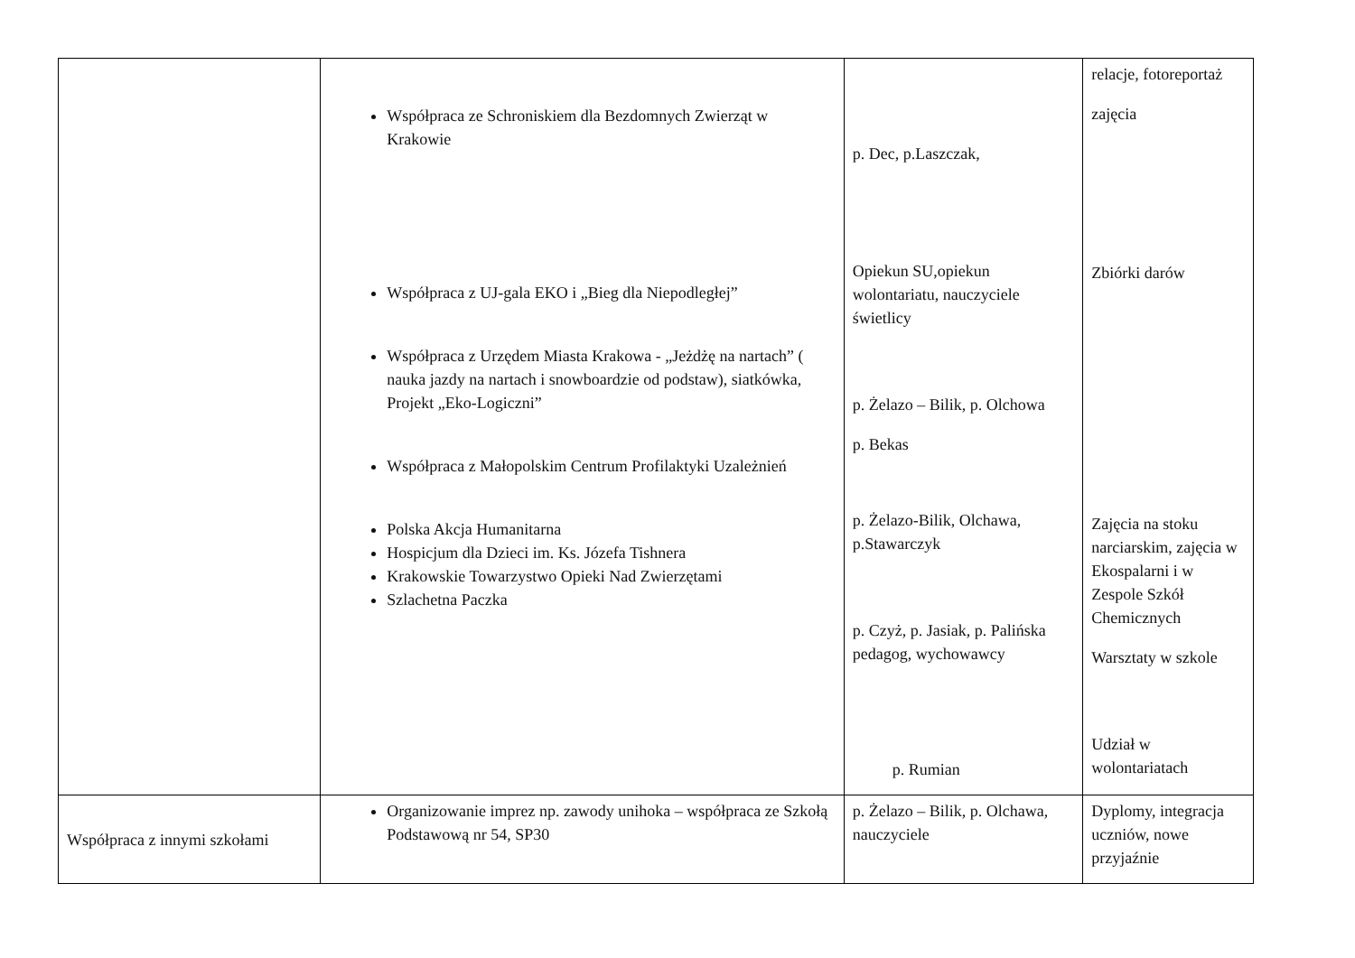| | Współpraca ze Schroniskiem dla Bezdomnych Zwierząt w Krakowie Współpraca z UJ-gala EKO i „Bieg dla Niepodległej” Współpraca z Urzędem Miasta Krakowa - „Jeżdżę na nartach” ( nauka jazdy na nartach i snowboardzie od podstaw), siatkówka, Projekt „Eko-Logiczni” Współpraca z Małopolskim Centrum Profilaktyki Uzależnień Polska Akcja Humanitarna Hospicjum dla Dzieci im. Ks. Józefa Tishnera Krakowskie Towarzystwo Opieki Nad Zwierzętami Szlachetna Paczka | p. Dec, p.Laszczak, Opiekun SU,opiekun wolontariatu, nauczyciele świetlicy p. Żelazo – Bilik, p. Olchowa p. Bekas p. Żelazo-Bilik, Olchawa, p.Stawarczyk p. Czyż, p. Jasiak, p. Palińska pedagog, wychowawcy p. Rumian | relacje, fotoreportaż zajęcia Zbiórki darów Zajęcia na stoku narciarskim, zajęcia w Ekospalarni i w Zespole Szkół Chemicznych Warsztaty w szkole Udział w wolontariatach |
| Współpraca z innymi szkołami | Organizowanie imprez np. zawody unihoka – współpraca ze Szkołą Podstawową nr 54, SP30 | p. Żelazo – Bilik, p. Olchawa, nauczyciele | Dyplomy, integracja uczniów, nowe przyjaźnie |